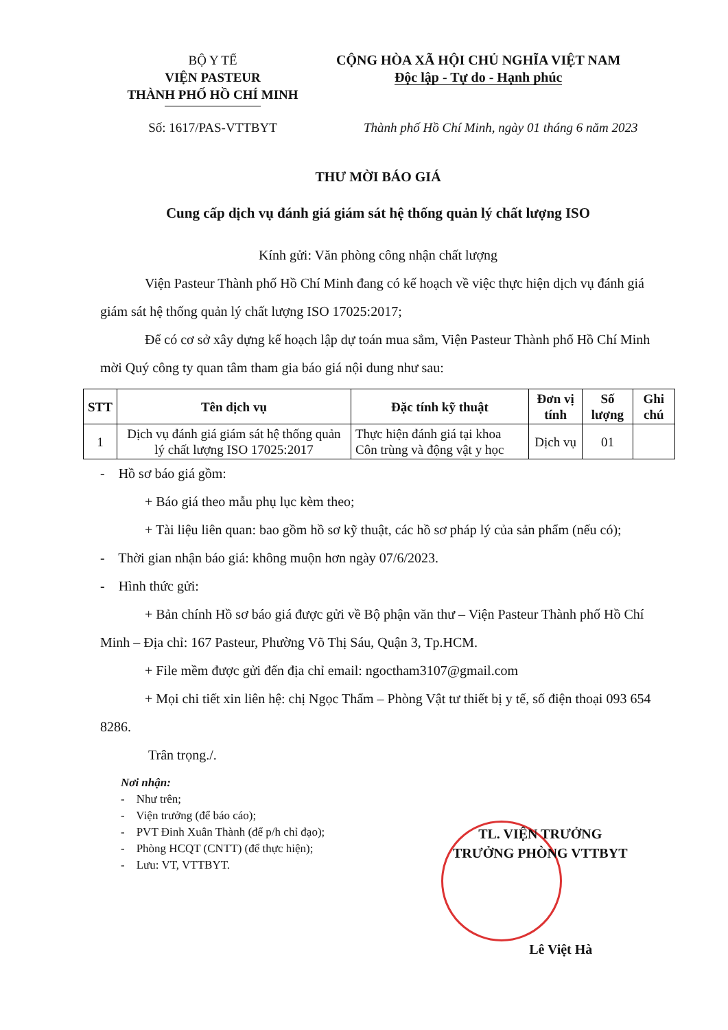BỘ Y TẾ
VIỆN PASTEUR
THÀNH PHỐ HỒ CHÍ MINH
CỘNG HÒA XÃ HỘI CHỦ NGHĨA VIỆT NAM
Độc lập - Tự do - Hạnh phúc
Số: 1617/PAS-VTTBYT Thành phố Hồ Chí Minh, ngày 01 tháng 6 năm 2023
THƯ MỜI BÁO GIÁ
Cung cấp dịch vụ đánh giá giám sát hệ thống quản lý chất lượng ISO
Kính gửi: Văn phòng công nhận chất lượng
Viện Pasteur Thành phố Hồ Chí Minh đang có kế hoạch về việc thực hiện dịch vụ đánh giá giám sát hệ thống quản lý chất lượng ISO 17025:2017;
Để có cơ sở xây dựng kế hoạch lập dự toán mua sắm, Viện Pasteur Thành phố Hồ Chí Minh mời Quý công ty quan tâm tham gia báo giá nội dung như sau:
| STT | Tên dịch vụ | Đặc tính kỹ thuật | Đơn vị tính | Số lượng | Ghi chú |
| --- | --- | --- | --- | --- | --- |
| 1 | Dịch vụ đánh giá giám sát hệ thống quản lý chất lượng ISO 17025:2017 | Thực hiện đánh giá tại khoa Côn trùng và động vật y học | Dịch vụ | 01 | |
- Hồ sơ báo giá gồm:
+ Báo giá theo mẫu phụ lục kèm theo;
+ Tài liệu liên quan: bao gồm hồ sơ kỹ thuật, các hồ sơ pháp lý của sản phẩm (nếu có);
- Thời gian nhận báo giá: không muộn hơn ngày 07/6/2023.
- Hình thức gửi:
+ Bản chính Hồ sơ báo giá được gửi về Bộ phận văn thư – Viện Pasteur Thành phố Hồ Chí Minh – Địa chỉ: 167 Pasteur, Phường Võ Thị Sáu, Quận 3, Tp.HCM.
+ File mềm được gửi đến địa chỉ email: ngoctham3107@gmail.com
+ Mọi chi tiết xin liên hệ: chị Ngọc Thẩm – Phòng Vật tư thiết bị y tế, số điện thoại 093 654 8286.
Trân trọng./.
Nơi nhận:
- Như trên;
- Viện trưởng (để báo cáo);
- PVT Đinh Xuân Thành (để p/h chỉ đạo);
- Phòng HCQT (CNTT) (để thực hiện);
- Lưu: VT, VTTBYT.
TL. VIỆN TRƯỞNG
TRƯỞNG PHÒNG VTTBYT
Lê Việt Hà